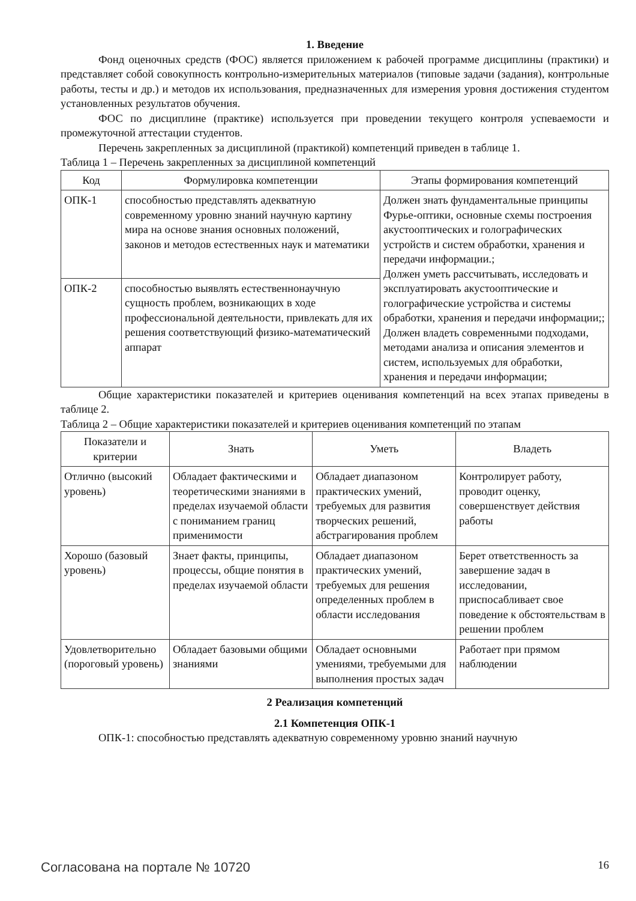1. Введение
Фонд оценочных средств (ФОС) является приложением к рабочей программе дисциплины (практики) и представляет собой совокупность контрольно-измерительных материалов (типовые задачи (задания), контрольные работы, тесты и др.) и методов их использования, предназначенных для измерения уровня достижения студентом установленных результатов обучения.
ФОС по дисциплине (практике) используется при проведении текущего контроля успеваемости и промежуточной аттестации студентов.
Перечень закрепленных за дисциплиной (практикой) компетенций приведен в таблице 1.
Таблица 1 – Перечень закрепленных за дисциплиной компетенций
| Код | Формулировка компетенции | Этапы формирования компетенций |
| --- | --- | --- |
| ОПК-1 | способностью представлять адекватную современному уровню знаний научную картину мира на основе знания основных положений, законов и методов естественных наук и математики | Должен знать фундаментальные принципы Фурье-оптики, основные схемы построения акустооптических и голографических устройств и систем обработки, хранения и передачи информации.; Должен уметь рассчитывать, исследовать и эксплуатировать акустооптические и голографические устройства и системы обработки, хранения и передачи информации;; Должен владеть современными подходами, методами анализа и описания элементов и систем, используемых для обработки, хранения и передачи информации; |
| ОПК-2 | способностью выявлять естественнонаучную сущность проблем, возникающих в ходе профессиональной деятельности, привлекать для их решения соответствующий физико-математический аппарат | |
Общие характеристики показателей и критериев оценивания компетенций на всех этапах приведены в таблице 2.
Таблица 2 – Общие характеристики показателей и критериев оценивания компетенций по этапам
| Показатели и критерии | Знать | Уметь | Владеть |
| --- | --- | --- | --- |
| Отлично (высокий уровень) | Обладает фактическими и теоретическими знаниями в пределах изучаемой области с пониманием границ применимости | Обладает диапазоном практических умений, требуемых для развития творческих решений, абстрагирования проблем | Контролирует работу, проводит оценку, совершенствует действия работы |
| Хорошо (базовый уровень) | Знает факты, принципы, процессы, общие понятия в пределах изучаемой области | Обладает диапазоном практических умений, требуемых для решения определенных проблем в области исследования | Берет ответственность за завершение задач в исследовании, приспосабливает свое поведение к обстоятельствам в решении проблем |
| Удовлетворительно (пороговый уровень) | Обладает базовыми общими знаниями | Обладает основными умениями, требуемыми для выполнения простых задач | Работает при прямом наблюдении |
2 Реализация компетенций
2.1 Компетенция ОПК-1
ОПК-1: способностью представлять адекватную современному уровню знаний научную
Согласована на портале № 10720 16